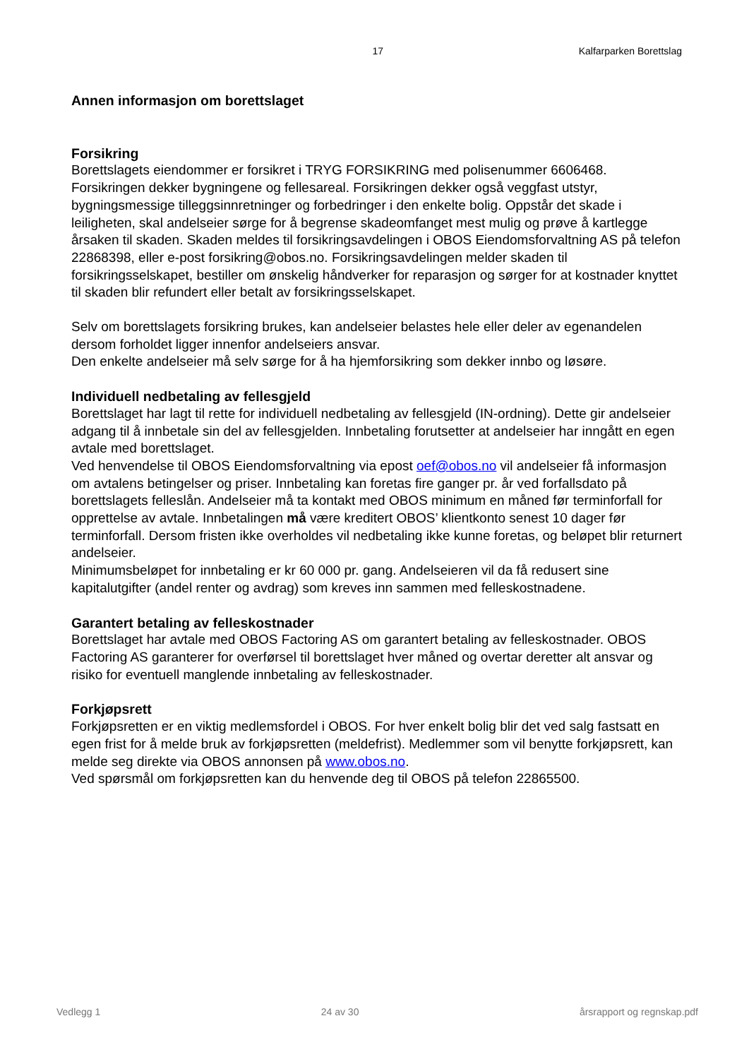17 Kalfarparken Borettslag
Annen informasjon om borettslaget
Forsikring
Borettslagets eiendommer er forsikret i TRYG FORSIKRING med polisenummer 6606468. Forsikringen dekker bygningene og fellesareal. Forsikringen dekker også veggfast utstyr, bygningsmessige tilleggsinnretninger og forbedringer i den enkelte bolig. Oppstår det skade i leiligheten, skal andelseier sørge for å begrense skadeomfanget mest mulig og prøve å kartlegge årsaken til skaden. Skaden meldes til forsikringsavdelingen i OBOS Eiendomsforvaltning AS på telefon 22868398, eller e-post forsikring@obos.no. Forsikringsavdelingen melder skaden til forsikringsselskapet, bestiller om ønskelig håndverker for reparasjon og sørger for at kostnader knyttet til skaden blir refundert eller betalt av forsikringsselskapet.
Selv om borettslagets forsikring brukes, kan andelseier belastes hele eller deler av egenandelen dersom forholdet ligger innenfor andelseiers ansvar.
Den enkelte andelseier må selv sørge for å ha hjemforsikring som dekker innbo og løsøre.
Individuell nedbetaling av fellesgjeld
Borettslaget har lagt til rette for individuell nedbetaling av fellesgjeld (IN-ordning). Dette gir andelseier adgang til å innbetale sin del av fellesgjelden. Innbetaling forutsetter at andelseier har inngått en egen avtale med borettslaget.
Ved henvendelse til OBOS Eiendomsforvaltning via epost oef@obos.no vil andelseier få informasjon om avtalens betingelser og priser. Innbetaling kan foretas fire ganger pr. år ved forfallsdato på borettslagets felleslån. Andelseier må ta kontakt med OBOS minimum en måned før terminforfall for opprettelse av avtale. Innbetalingen må være kreditert OBOS’ klientkonto senest 10 dager før terminforfall. Dersom fristen ikke overholdes vil nedbetaling ikke kunne foretas, og beløpet blir returnert andelseier.
Minimumsbeløpet for innbetaling er kr 60 000 pr. gang. Andelseieren vil da få redusert sine kapitalutgifter (andel renter og avdrag) som kreves inn sammen med felleskostnadene.
Garantert betaling av felleskostnader
Borettslaget har avtale med OBOS Factoring AS om garantert betaling av felleskostnader. OBOS Factoring AS garanterer for overførsel til borettslaget hver måned og overtar deretter alt ansvar og risiko for eventuell manglende innbetaling av felleskostnader.
Forkjøpsrett
Forkjøpsretten er en viktig medlemsfordel i OBOS. For hver enkelt bolig blir det ved salg fastsatt en egen frist for å melde bruk av forkjøpsretten (meldefrist). Medlemmer som vil benytte forkjøpsrett, kan melde seg direkte via OBOS annonsen på www.obos.no.
Ved spørsmål om forkjøpsretten kan du henvende deg til OBOS på telefon 22865500.
Vedlegg 1 24 av 30 årsrapport og regnskap.pdf